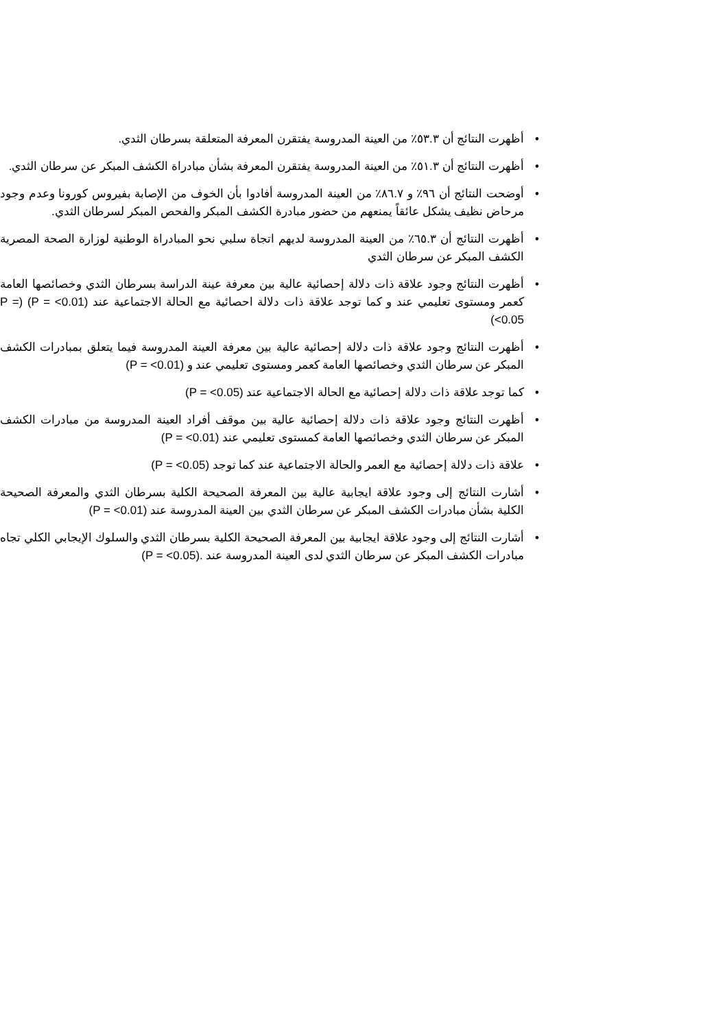• أظهرت النتائج أن ٥٣.٣٪ من العينة المدروسة يفتقرن المعرفة المتعلقة بسرطان الثدي.
• أظهرت النتائج أن ٥١.٣٪ من العينة المدروسة يفتقرن المعرفة بشأن مبادراة الكشف المبكر عن سرطان الثدي.
• أوضحت النتائج أن ٩٦٪ و ٨٦.٧٪ من العينة المدروسة أفادوا بأن الخوف من الإصابة بفيروس كورونا وعدم وجود مرحاض نظيف يشكل عائقاً يمنعهم من حضور مبادرة الكشف المبكر والفحص المبكر لسرطان الثدي.
• أظهرت النتائج أن ٦٥.٣٪ من العينة المدروسة لديهم اتجاة سلبي نحو المبادراة الوطنية لوزارة الصحة المصرية الكشف المبكر عن سرطان الثدي
• أظهرت النتائج وجود علاقة ذات دلالة إحصائية عالية بين معرفة عينة الدراسة بسرطان الثدي وخصائصها العامة كعمر ومستوى تعليمي عند و كما توجد علاقة ذات دلالة احصائية مع الحالة الاجتماعية عند (P = <0.01) (P = <0.05)
• أظهرت النتائج وجود علاقة ذات دلالة إحصائية عالية بين معرفة العينة المدروسة فيما يتعلق بمبادرات الكشف المبكر عن سرطان الثدي وخصائصها العامة كعمر ومستوى تعليمي عند و (P = <0.01)
• كما توجد علاقة ذات دلالة إحصائية مع الحالة الاجتماعية عند (P = <0.05)
• أظهرت النتائج وجود علاقة ذات دلالة إحصائية عالية بين موقف أفراد العينة المدروسة من مبادرات الكشف المبكر عن سرطان الثدي وخصائصها العامة كمستوى تعليمي عند (P = <0.01)
• علاقة ذات دلالة إحصائية مع العمر والحالة الاجتماعية عند كما توجد (P = <0.05)
• أشارت النتائج إلى وجود علاقة ايجابية عالية بين المعرفة الصحيحة الكلية بسرطان الثدي والمعرفة الصحيحة الكلية بشأن مبادرات الكشف المبكر عن سرطان الثدي بين العينة المدروسة عند (P = <0.01)
• أشارت النتائج إلى وجود علاقة ايجابية بين المعرفة الصحيحة الكلية بسرطان الثدي والسلوك الإيجابي الكلي تجاه مبادرات الكشف المبكر عن سرطان الثدي لدى العينة المدروسة عند .(P = <0.05)